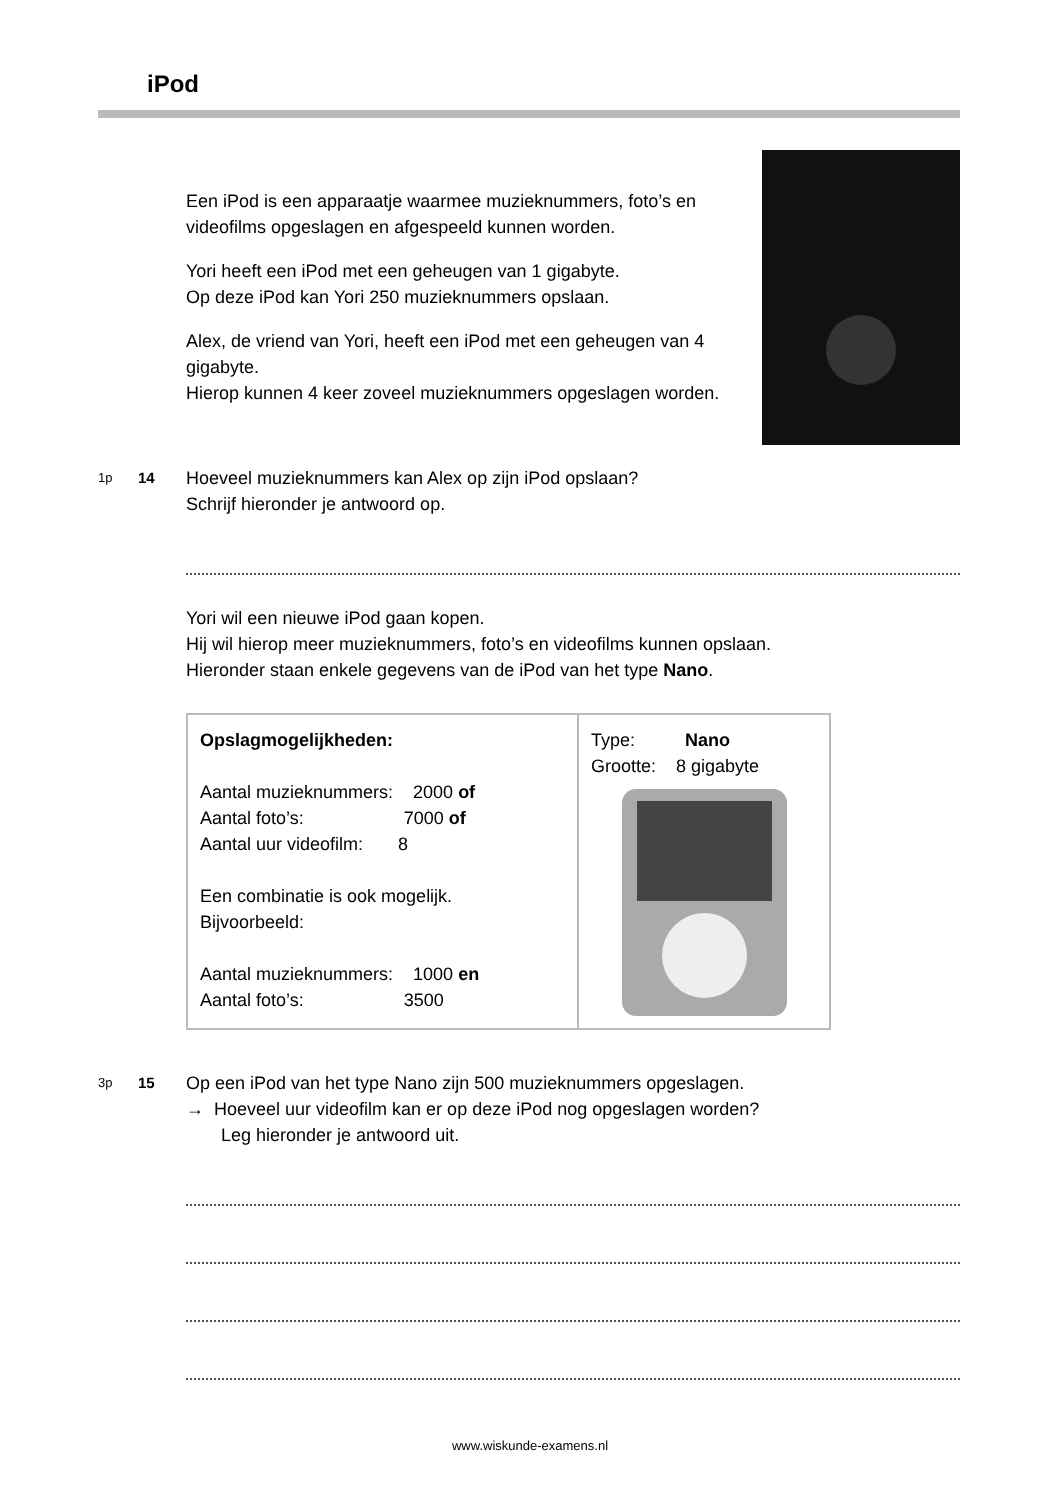iPod
Een iPod is een apparaatje waarmee muzieknummers, foto’s en videofilms opgeslagen en afgespeeld kunnen worden.
Yori heeft een iPod met een geheugen van 1 gigabyte.
Op deze iPod kan Yori 250 muzieknummers opslaan.
Alex, de vriend van Yori, heeft een iPod met een geheugen van 4 gigabyte.
Hierop kunnen 4 keer zoveel muzieknummers opgeslagen worden.
1p 14 Hoeveel muzieknummers kan Alex op zijn iPod opslaan?
Schrijf hieronder je antwoord op.
Yori wil een nieuwe iPod gaan kopen.
Hij wil hierop meer muzieknummers, foto’s en videofilms kunnen opslaan.
Hieronder staan enkele gegevens van de iPod van het type Nano.
| Opslagmogelijkheden: Aantal muzieknummers: 2000 of Aantal foto’s: 7000 of Aantal uur videofilm: 8 Een combinatie is ook mogelijk. Bijvoorbeeld: Aantal muzieknummers: 1000 en Aantal foto’s: 3500 | Type: Nano Grootte: 8 gigabyte |
3p 15 Op een iPod van het type Nano zijn 500 muzieknummers opgeslagen.
→ Hoeveel uur videofilm kan er op deze iPod nog opgeslagen worden?
Leg hieronder je antwoord uit.
www.wiskunde-examens.nl